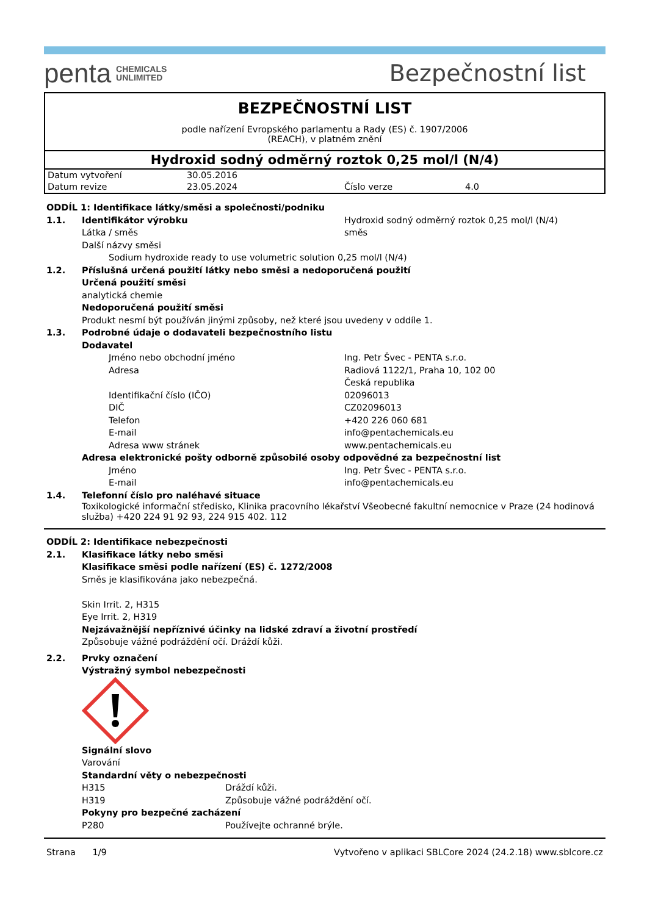penta CHEMICALS
UNLIMITED
Bezpečnostní list
BEZPEČNOSTNÍ LIST
podle nařízení Evropského parlamentu a Rady (ES) č. 1907/2006
(REACH), v platném znění
Hydroxid sodný odměrný roztok 0,25 mol/l (N/4)
| Datum vytvoření | 30.05.2016 | | |
| Datum revize | 23.05.2024 | Číslo verze | 4.0 |
ODDÍL 1: Identifikace látky/směsi a společnosti/podniku
1.1. Identifikátor výrobku Hydroxid sodný odměrný roztok 0,25 mol/l (N/4)
Látka / směs směs
Další názvy směsi
Sodium hydroxide ready to use volumetric solution 0,25 mol/l (N/4)
1.2. Příslušná určená použití látky nebo směsi a nedoporučená použití
Určená použití směsi
analytická chemie
Nedoporučená použití směsi
Produkt nesmí být používán jinými způsoby, než které jsou uvedeny v oddíle 1.
1.3. Podrobné údaje o dodavateli bezpečnostního listu
Dodavatel
Jméno nebo obchodní jméno Ing. Petr Švec - PENTA s.r.o.
Adresa Radiová 1122/1, Praha 10, 102 00
Česká republika
Identifikační číslo (IČO) 02096013
DIČ CZ02096013
Telefon +420 226 060 681
E-mail info@pentachemicals.eu
Adresa www stránek www.pentachemicals.eu
Adresa elektronické pošty odborně způsobilé osoby odpovědné za bezpečnostní list
Jméno Ing. Petr Švec - PENTA s.r.o.
E-mail info@pentachemicals.eu
1.4. Telefonní číslo pro naléhavé situace
Toxikologické informační středisko, Klinika pracovního lékařství Všeobecné fakultní nemocnice v Praze (24 hodinová služba) +420 224 91 92 93, 224 915 402. 112
ODDÍL 2: Identifikace nebezpečnosti
2.1. Klasifikace látky nebo směsi
Klasifikace směsi podle nařízení (ES) č. 1272/2008
Směs je klasifikována jako nebezpečná.
Skin Irrit. 2, H315
Eye Irrit. 2, H319
Nejzávažnější nepříznivé účinky na lidské zdraví a životní prostředí
Způsobuje vážné podráždění očí. Dráždí kůži.
2.2. Prvky označení
Výstražný symbol nebezpečnosti
Signální slovo
Varování
Standardní věty o nebezpečnosti
H315 Dráždí kůži.
H319 Způsobuje vážné podráždění očí.
Pokyny pro bezpečné zacházení
P280 Používejte ochranné brýle.
Strana 1/9 Vytvořeno v aplikaci SBLCore 2024 (24.2.18) www.sblcore.cz